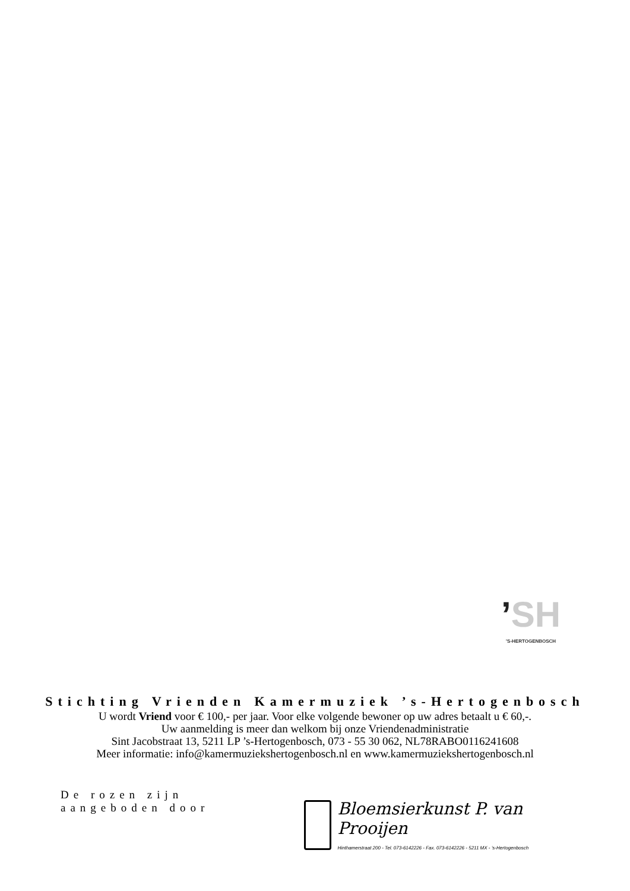’SH
’S-HERTOGENBOSCH
Stichting Vrienden Kamermuziek ’s-Hertogenbosch
U wordt Vriend voor € 100,- per jaar. Voor elke volgende bewoner op uw adres betaalt u € 60,-.
Uw aanmelding is meer dan welkom bij onze Vriendenadministratie
Sint Jacobstraat 13, 5211 LP ’s-Hertogenbosch, 073 - 55 30 062, NL78RABO0116241608
Meer informatie: info@kamermuziekshertogenbosch.nl en www.kamermuziekshertogenbosch.nl
De rozen zijn
aangeboden door
Bloemsierkunst P. van Prooijen
Hinthamerstraat 200 - Tel. 073-6142226 - Fax. 073-6142226 - 5211 MX - ’s-Hertogenbosch